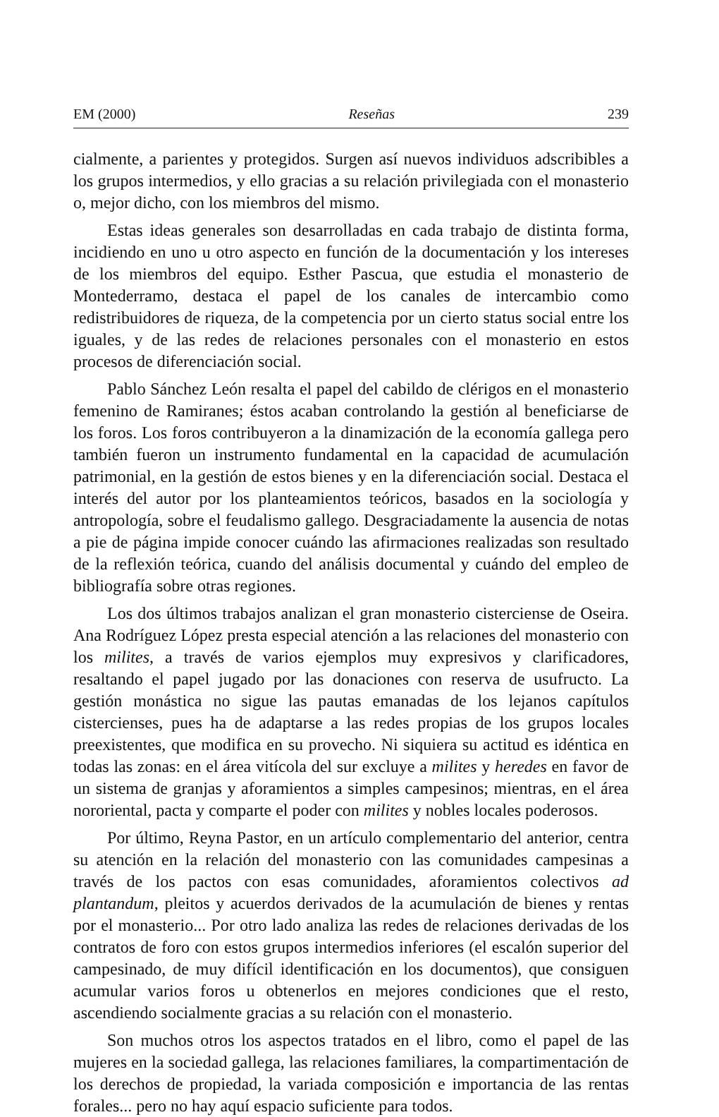EM (2000) Reseñas 239
cialmente, a parientes y protegidos. Surgen así nuevos individuos adscribibles a los grupos intermedios, y ello gracias a su relación privilegiada con el monasterio o, mejor dicho, con los miembros del mismo.
Estas ideas generales son desarrolladas en cada trabajo de distinta forma, incidiendo en uno u otro aspecto en función de la documentación y los intereses de los miembros del equipo. Esther Pascua, que estudia el monasterio de Montederramo, destaca el papel de los canales de intercambio como redistribuidores de riqueza, de la competencia por un cierto status social entre los iguales, y de las redes de relaciones personales con el monasterio en estos procesos de diferenciación social.
Pablo Sánchez León resalta el papel del cabildo de clérigos en el monasterio femenino de Ramiranes; éstos acaban controlando la gestión al beneficiarse de los foros. Los foros contribuyeron a la dinamización de la economía gallega pero también fueron un instrumento fundamental en la capacidad de acumulación patrimonial, en la gestión de estos bienes y en la diferenciación social. Destaca el interés del autor por los planteamientos teóricos, basados en la sociología y antropología, sobre el feudalismo gallego. Desgraciadamente la ausencia de notas a pie de página impide conocer cuándo las afirmaciones realizadas son resultado de la reflexión teórica, cuando del análisis documental y cuándo del empleo de bibliografía sobre otras regiones.
Los dos últimos trabajos analizan el gran monasterio cisterciense de Oseira. Ana Rodríguez López presta especial atención a las relaciones del monasterio con los milites, a través de varios ejemplos muy expresivos y clarificadores, resaltando el papel jugado por las donaciones con reserva de usufructo. La gestión monástica no sigue las pautas emanadas de los lejanos capítulos cistercienses, pues ha de adaptarse a las redes propias de los grupos locales preexistentes, que modifica en su provecho. Ni siquiera su actitud es idéntica en todas las zonas: en el área vitícola del sur excluye a milites y heredes en favor de un sistema de granjas y aforamientos a simples campesinos; mientras, en el área nororiental, pacta y comparte el poder con milites y nobles locales poderosos.
Por último, Reyna Pastor, en un artículo complementario del anterior, centra su atención en la relación del monasterio con las comunidades campesinas a través de los pactos con esas comunidades, aforamientos colectivos ad plantandum, pleitos y acuerdos derivados de la acumulación de bienes y rentas por el monasterio... Por otro lado analiza las redes de relaciones derivadas de los contratos de foro con estos grupos intermedios inferiores (el escalón superior del campesinado, de muy difícil identificación en los documentos), que consiguen acumular varios foros u obtenerlos en mejores condiciones que el resto, ascendiendo socialmente gracias a su relación con el monasterio.
Son muchos otros los aspectos tratados en el libro, como el papel de las mujeres en la sociedad gallega, las relaciones familiares, la compartimentación de los derechos de propiedad, la variada composición e importancia de las rentas forales... pero no hay aquí espacio suficiente para todos.